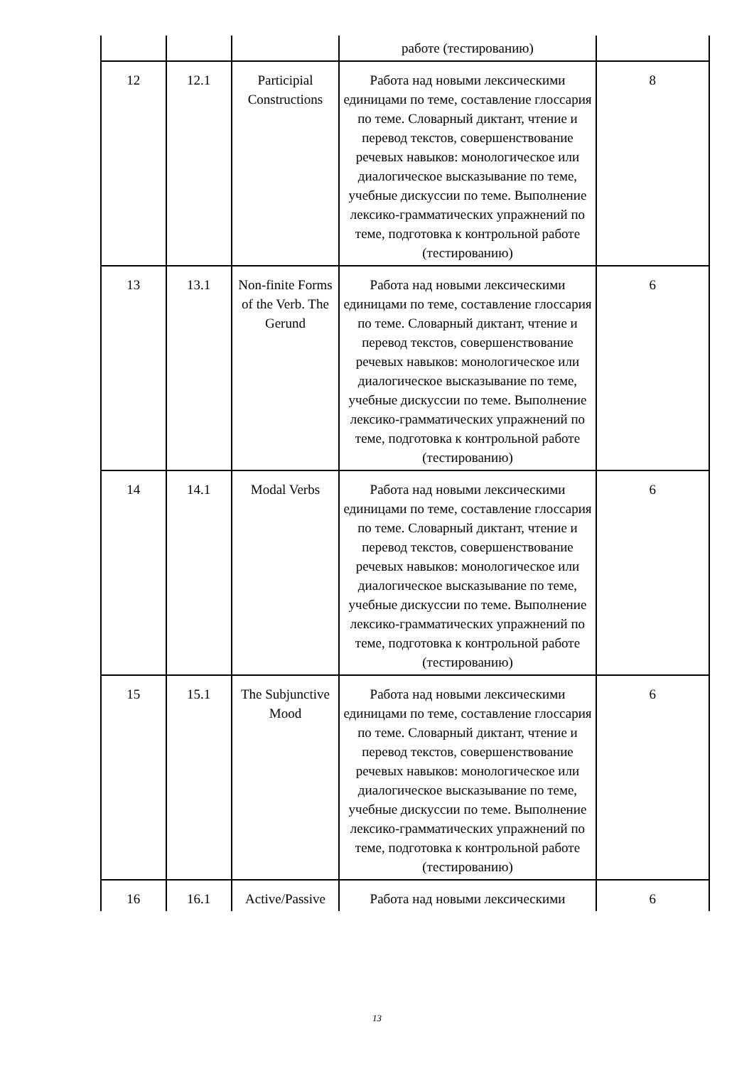| | | | работе (тестированию) | |
| 12 | 12.1 | Participial Constructions | Работа над новыми лексическими единицами по теме, составление глоссария по теме. Словарный диктант, чтение и перевод текстов, совершенствование речевых навыков: монологическое или диалогическое высказывание по теме, учебные дискуссии по теме. Выполнение лексико-грамматических упражнений по теме, подготовка к контрольной работе (тестированию) | 8 |
| 13 | 13.1 | Non-finite Forms of the Verb. The Gerund | Работа над новыми лексическими единицами по теме, составление глоссария по теме. Словарный диктант, чтение и перевод текстов, совершенствование речевых навыков: монологическое или диалогическое высказывание по теме, учебные дискуссии по теме. Выполнение лексико-грамматических упражнений по теме, подготовка к контрольной работе (тестированию) | 6 |
| 14 | 14.1 | Modal Verbs | Работа над новыми лексическими единицами по теме, составление глоссария по теме. Словарный диктант, чтение и перевод текстов, совершенствование речевых навыков: монологическое или диалогическое высказывание по теме, учебные дискуссии по теме. Выполнение лексико-грамматических упражнений по теме, подготовка к контрольной работе (тестированию) | 6 |
| 15 | 15.1 | The Subjunctive Mood | Работа над новыми лексическими единицами по теме, составление глоссария по теме. Словарный диктант, чтение и перевод текстов, совершенствование речевых навыков: монологическое или диалогическое высказывание по теме, учебные дискуссии по теме. Выполнение лексико-грамматических упражнений по теме, подготовка к контрольной работе (тестированию) | 6 |
| 16 | 16.1 | Active/Passive | Работа над новыми лексическими | 6 |
13